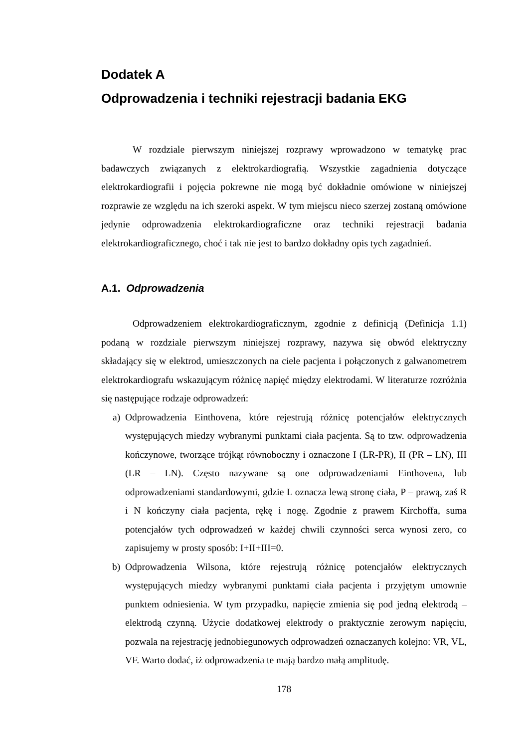Dodatek A
Odprowadzenia i techniki rejestracji badania EKG
W rozdziale pierwszym niniejszej rozprawy wprowadzono w tematykę prac badawczych związanych z elektrokardiografią. Wszystkie zagadnienia dotyczące elektrokardiografii i pojęcia pokrewne nie mogą być dokładnie omówione w niniejszej rozprawie ze względu na ich szeroki aspekt. W tym miejscu nieco szerzej zostaną omówione jedynie odprowadzenia elektrokardiograficzne oraz techniki rejestracji badania elektrokardiograficznego, choć i tak nie jest to bardzo dokładny opis tych zagadnień.
A.1. Odprowadzenia
Odprowadzeniem elektrokardiograficznym, zgodnie z definicją (Definicja 1.1) podaną w rozdziale pierwszym niniejszej rozprawy, nazywa się obwód elektryczny składający się w elektrod, umieszczonych na ciele pacjenta i połączonych z galwanometrem elektrokardiografu wskazującym różnicę napięć między elektrodami. W literaturze rozróżnia się następujące rodzaje odprowadzeń:
a) Odprowadzenia Einthovena, które rejestrują różnicę potencjałów elektrycznych występujących miedzy wybranymi punktami ciała pacjenta. Są to tzw. odprowadzenia kończynowe, tworzące trójkąt równoboczny i oznaczone I (LR-PR), II (PR – LN), III (LR – LN). Często nazywane są one odprowadzeniami Einthovena, lub odprowadzeniami standardowymi, gdzie L oznacza lewą stronę ciała, P – prawą, zaś R i N kończyny ciała pacjenta, rękę i nogę. Zgodnie z prawem Kirchoffa, suma potencjałów tych odprowadzeń w każdej chwili czynności serca wynosi zero, co zapisujemy w prosty sposób: I+II+III=0.
b) Odprowadzenia Wilsona, które rejestrują różnicę potencjałów elektrycznych występujących miedzy wybranymi punktami ciała pacjenta i przyjętym umownie punktem odniesienia. W tym przypadku, napięcie zmienia się pod jedną elektrodą – elektrodą czynną. Użycie dodatkowej elektrody o praktycznie zerowym napięciu, pozwala na rejestrację jednobiegunowych odprowadzeń oznaczanych kolejno: VR, VL, VF. Warto dodać, iż odprowadzenia te mają bardzo małą amplitudę.
178